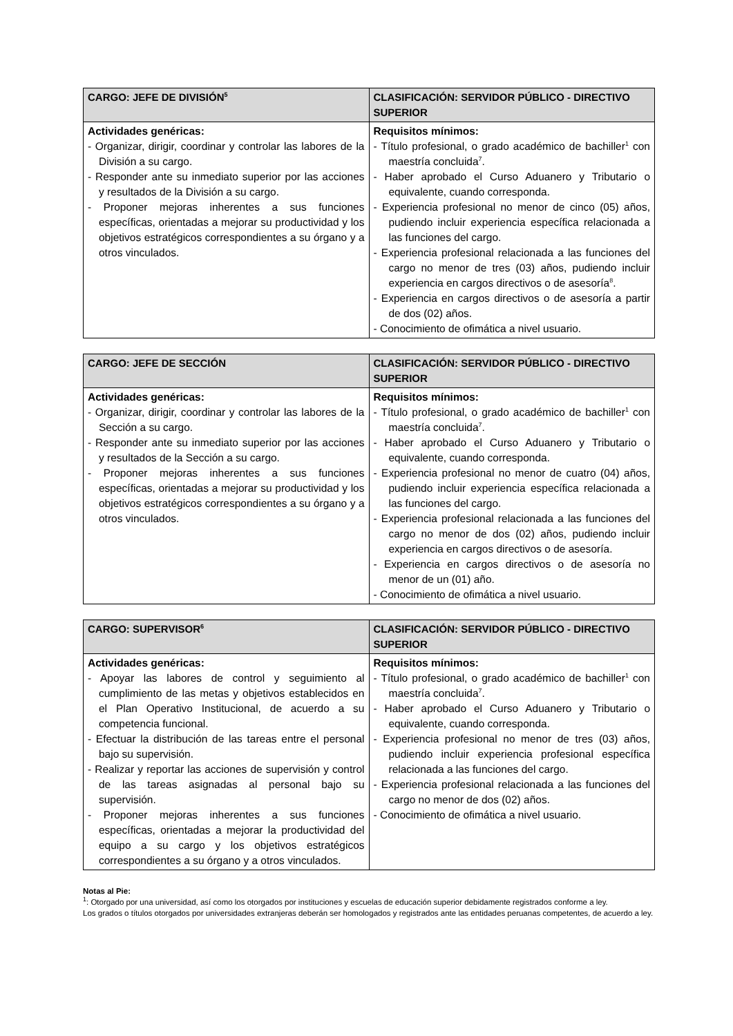| CARGO: JEFE DE DIVISIÓN<sup>5</sup> | CLASIFICACIÓN: SERVIDOR PÚBLICO - DIRECTIVO SUPERIOR |
| --- | --- |
| Actividades genéricas: - Organizar, dirigir, coordinar y controlar las labores de la División a su cargo. - Responder ante su inmediato superior por las acciones y resultados de la División a su cargo. - Proponer mejoras inherentes a sus funciones específicas, orientadas a mejorar su productividad y los objetivos estratégicos correspondientes a su órgano y a otros vinculados. | Requisitos mínimos: - Título profesional, o grado académico de bachiller<sup>1</sup> con maestría concluida<sup>7</sup>. - Haber aprobado el Curso Aduanero y Tributario o equivalente, cuando corresponda. - Experiencia profesional no menor de cinco (05) años, pudiendo incluir experiencia específica relacionada a las funciones del cargo. - Experiencia profesional relacionada a las funciones del cargo no menor de tres (03) años, pudiendo incluir experiencia en cargos directivos o de asesoría<sup>8</sup>. - Experiencia en cargos directivos o de asesoría a partir de dos (02) años. - Conocimiento de ofimática a nivel usuario. |
| CARGO: JEFE DE SECCIÓN | CLASIFICACIÓN: SERVIDOR PÚBLICO - DIRECTIVO SUPERIOR |
| --- | --- |
| Actividades genéricas: - Organizar, dirigir, coordinar y controlar las labores de la Sección a su cargo. - Responder ante su inmediato superior por las acciones y resultados de la Sección a su cargo. - Proponer mejoras inherentes a sus funciones específicas, orientadas a mejorar su productividad y los objetivos estratégicos correspondientes a su órgano y a otros vinculados. | Requisitos mínimos: - Título profesional, o grado académico de bachiller<sup>1</sup> con maestría concluida<sup>7</sup>. - Haber aprobado el Curso Aduanero y Tributario o equivalente, cuando corresponda. - Experiencia profesional no menor de cuatro (04) años, pudiendo incluir experiencia específica relacionada a las funciones del cargo. - Experiencia profesional relacionada a las funciones del cargo no menor de dos (02) años, pudiendo incluir experiencia en cargos directivos o de asesoría. - Experiencia en cargos directivos o de asesoría no menor de un (01) año. - Conocimiento de ofimática a nivel usuario. |
| CARGO: SUPERVISOR<sup>6</sup> | CLASIFICACIÓN: SERVIDOR PÚBLICO - DIRECTIVO SUPERIOR |
| --- | --- |
| Actividades genéricas: - Apoyar las labores de control y seguimiento al cumplimiento de las metas y objetivos establecidos en el Plan Operativo Institucional, de acuerdo a su competencia funcional. - Efectuar la distribución de las tareas entre el personal bajo su supervisión. - Realizar y reportar las acciones de supervisión y control de las tareas asignadas al personal bajo su supervisión. - Proponer mejoras inherentes a sus funciones específicas, orientadas a mejorar la productividad del equipo a su cargo y los objetivos estratégicos correspondientes a su órgano y a otros vinculados. | Requisitos mínimos: - Título profesional, o grado académico de bachiller<sup>1</sup> con maestría concluida<sup>7</sup>. - Haber aprobado el Curso Aduanero y Tributario o equivalente, cuando corresponda. - Experiencia profesional no menor de tres (03) años, pudiendo incluir experiencia profesional específica relacionada a las funciones del cargo. - Experiencia profesional relacionada a las funciones del cargo no menor de dos (02) años. - Conocimiento de ofimática a nivel usuario. |
Notas al Pie:
<sup>1</sup>: Otorgado por una universidad, así como los otorgados por instituciones y escuelas de educación superior debidamente registrados conforme a ley.
Los grados o títulos otorgados por universidades extranjeras deberán ser homologados y registrados ante las entidades peruanas competentes, de acuerdo a ley.